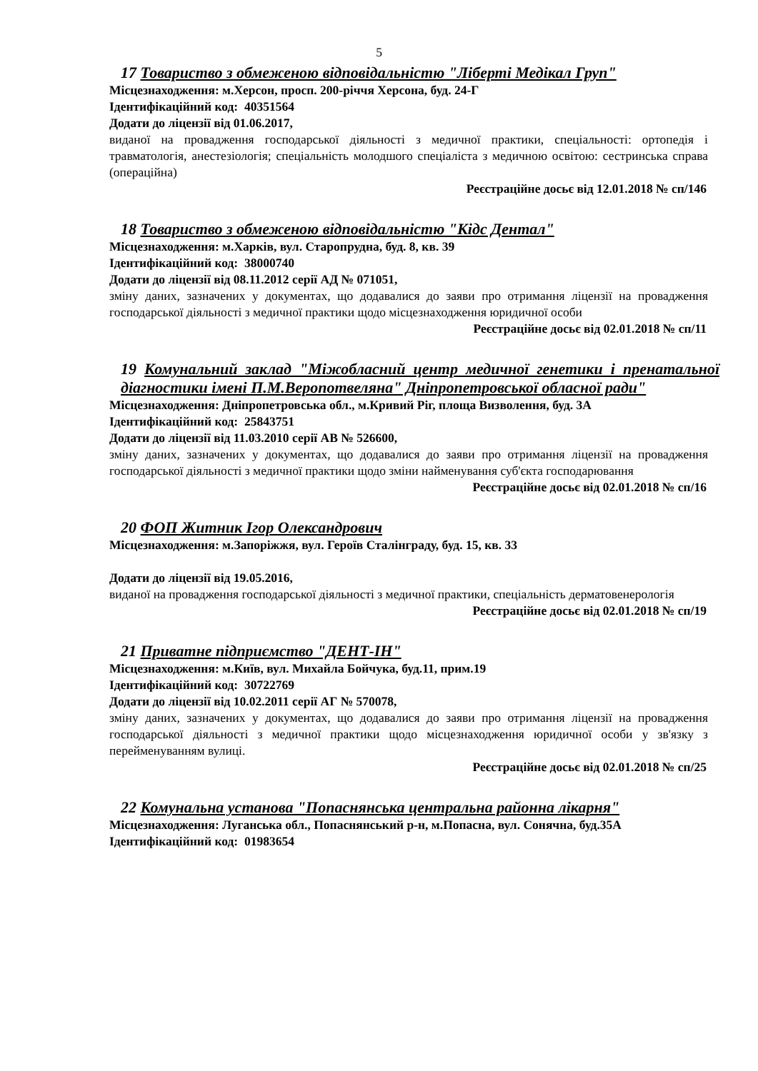5
17 Товариство з обмеженою відповідальністю "Ліберті Медікал Груп"
Місцезнаходження: м.Херсон, просп. 200-річчя Херсона, буд. 24-Г
Ідентифікаційний код: 40351564
Додати до ліцензії від 01.06.2017,
виданої на провадження господарської діяльності з медичної практики, спеціальності: ортопедія і травматологія, анестезіологія; спеціальність молодшого спеціаліста з медичною освітою: сестринська справа (операційна)
Реєстраційне досьє від 12.01.2018 № сп/146
18 Товариство з обмеженою відповідальністю "Кідс Дентал"
Місцезнаходження: м.Харків, вул. Старопрудна, буд. 8, кв. 39
Ідентифікаційний код: 38000740
Додати до ліцензії від 08.11.2012 серії АД № 071051,
зміну даних, зазначених у документах, що додавалися до заяви про отримання ліцензії на провадження господарської діяльності з медичної практики щодо місцезнаходження юридичної особи
Реєстраційне досьє від 02.01.2018 № сп/11
19 Комунальний заклад "Міжобласний центр медичної генетики і пренатальної діагностики імені П.М.Веропотвеляна" Дніпропетровської обласної ради"
Місцезнаходження: Дніпропетровська обл., м.Кривий Ріг, площа Визволення, буд. 3А
Ідентифікаційний код: 25843751
Додати до ліцензії від 11.03.2010 серії АВ № 526600,
зміну даних, зазначених у документах, що додавалися до заяви про отримання ліцензії на провадження господарської діяльності з медичної практики щодо зміни найменування суб'єкта господарювання
Реєстраційне досьє від 02.01.2018 № сп/16
20 ФОП Житник Ігор Олександрович
Місцезнаходження: м.Запоріжжя, вул. Героїв Сталінграду, буд. 15, кв. 33
Додати до ліцензії від 19.05.2016,
виданої на провадження господарської діяльності з медичної практики, спеціальність дерматовенерологія
Реєстраційне досьє від 02.01.2018 № сп/19
21 Приватне підприємство "ДЕНТ-ІН"
Місцезнаходження: м.Київ, вул. Михайла Бойчука, буд.11, прим.19
Ідентифікаційний код: 30722769
Додати до ліцензії від 10.02.2011 серії АГ № 570078,
зміну даних, зазначених у документах, що додавалися до заяви про отримання ліцензії на провадження господарської діяльності з медичної практики щодо місцезнаходження юридичної особи у зв'язку з перейменуванням вулиці.
Реєстраційне досьє від 02.01.2018 № сп/25
22 Комунальна установа "Попаснянська центральна районна лікарня"
Місцезнаходження: Луганська обл., Попаснянський р-н, м.Попасна, вул. Сонячна, буд.35А
Ідентифікаційний код: 01983654